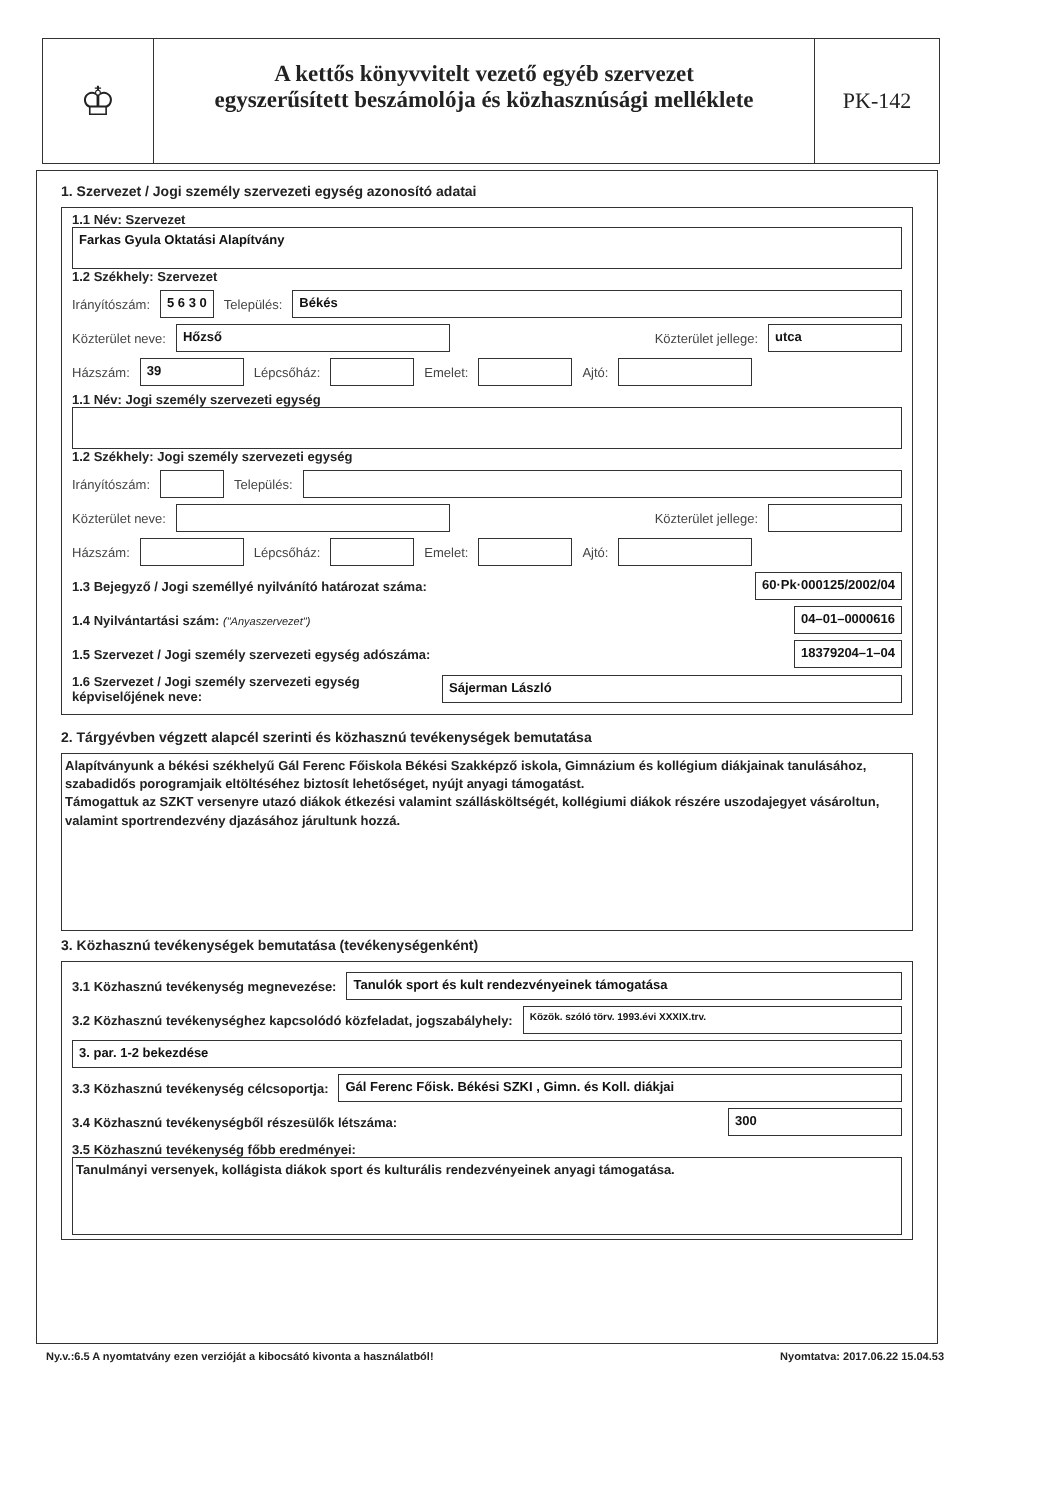♔
A kettős könyvvitelt vezető egyéb szervezet
egyszerűsített beszámolója és közhasznúsági melléklete
PK-142
1. Szervezet / Jogi személy szervezeti egység azonosító adatai
1.1 Név: Szervezet
Farkas Gyula Oktatási Alapítvány
1.2 Székhely: Szervezet
Irányítószám: 5 6 3 0 Település: Békés
Közterület neve: Hőzső Közterület jellege: utca
Házszám: 39 Lépcsőház: Emelet: Ajtó:
1.1 Név: Jogi személy szervezeti egység
1.2 Székhely: Jogi személy szervezeti egység
Irányítószám: Település:
Közterület neve: Közterület jellege:
Házszám: Lépcsőház: Emelet: Ajtó:
1.3 Bejegyző / Jogi személlyé nyilvánító határozat száma: 60·Pk·000125/2002/04
1.4 Nyilvántartási szám: ("Anyaszervezet") 04–01–0000616
1.5 Szervezet / Jogi személy szervezeti egység adószáma: 18379204–1–04
1.6 Szervezet / Jogi személy szervezeti egység képviselőjének neve: Sájerman László
2. Tárgyévben végzett alapcél szerinti és közhasznú tevékenységek bemutatása
Alapítványunk a békési székhelyű Gál Ferenc Főiskola Békési Szakképző iskola, Gimnázium és kollégium diákjainak tanulásához, szabadidős porogramjaik eltöltéséhez biztosít lehetőséget, nyújt anyagi támogatást.
Támogattuk az SZKT versenyre utazó diákok étkezési valamint szállásköltségét, kollégiumi diákok részére uszodajegyet vásároltun, valamint sportrendezvény djazásához járultunk hozzá.
3. Közhasznú tevékenységek bemutatása (tevékenységenként)
3.1 Közhasznú tevékenység megnevezése: Tanulók sport és kult rendezvényeinek támogatása
3.2 Közhasznú tevékenységhez kapcsolódó közfeladat, jogszabályhely: Közök. szóló törv. 1993.évi XXXIX.trv.
3. par. 1-2 bekezdése
3.3 Közhasznú tevékenység célcsoportja: Gál Ferenc Főisk. Békési SZKI , Gimn. és Koll. diákjai
3.4 Közhasznú tevékenységből részesülők létszáma: 300
3.5 Közhasznú tevékenység főbb eredményei:
Tanulmányi versenyek, kollágista diákok sport és kulturális rendezvényeinek anyagi támogatása.
Ny.v.:6.5 A nyomtatvány ezen verzióját a kibocsátó kivonta a használatból! Nyomtatva: 2017.06.22 15.04.53